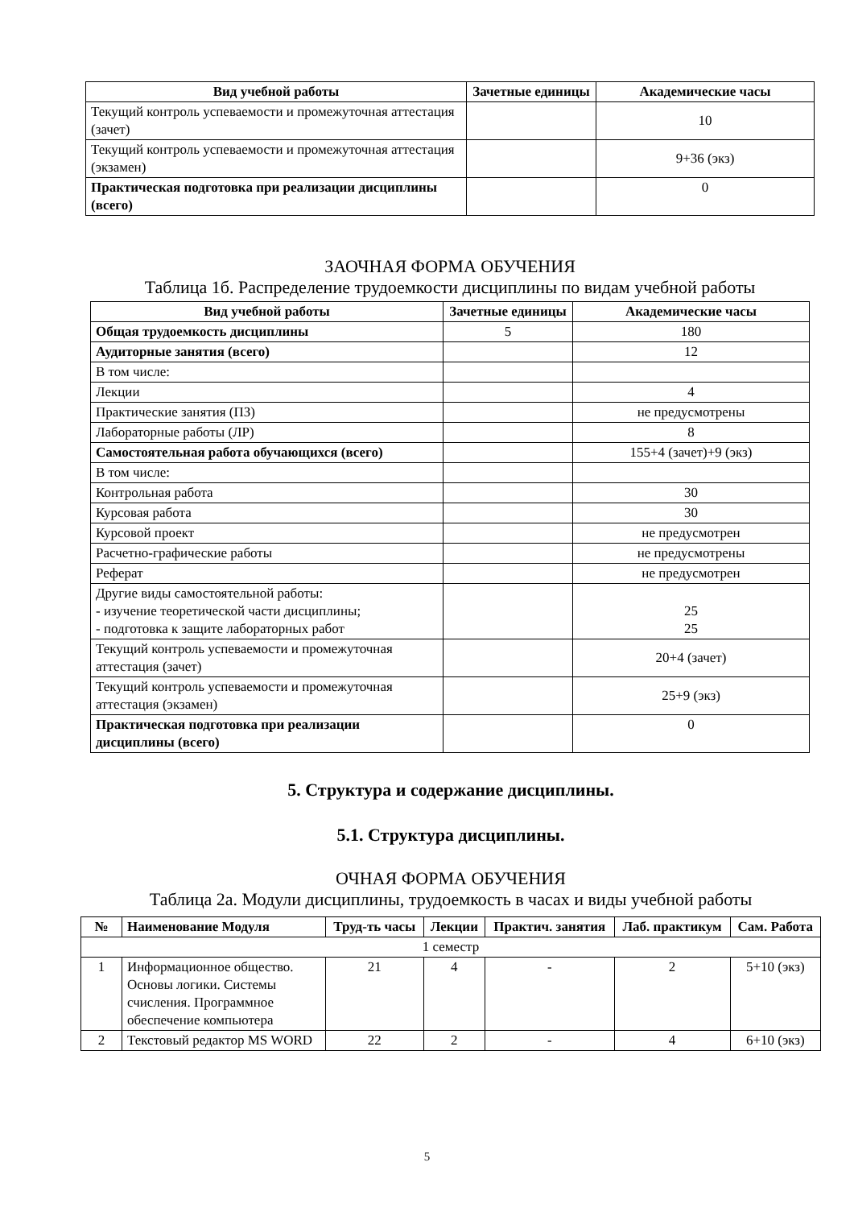| Вид учебной работы | Зачетные единицы | Академические часы |
| --- | --- | --- |
| Текущий контроль успеваемости и промежуточная аттестация (зачет) | | 10 |
| Текущий контроль успеваемости и промежуточная аттестация (экзамен) | | 9+36 (экз) |
| Практическая подготовка при реализации дисциплины (всего) | | 0 |
ЗАОЧНАЯ ФОРМА ОБУЧЕНИЯ
Таблица 1б. Распределение трудоемкости дисциплины по видам учебной работы
| Вид учебной работы | Зачетные единицы | Академические часы |
| --- | --- | --- |
| Общая трудоемкость дисциплины | 5 | 180 |
| Аудиторные занятия (всего) | | 12 |
| В том числе: | | |
| Лекции | | 4 |
| Практические занятия (ПЗ) | | не предусмотрены |
| Лабораторные работы (ЛР) | | 8 |
| Самостоятельная работа обучающихся (всего) | | 155+4 (зачет)+9 (экз) |
| В том числе: | | |
| Контрольная работа | | 30 |
| Курсовая работа | | 30 |
| Курсовой проект | | не предусмотрен |
| Расчетно-графические работы | | не предусмотрены |
| Реферат | | не предусмотрен |
| Другие виды самостоятельной работы: - изучение теоретической части дисциплины; - подготовка к защите лабораторных работ | | 25 25 |
| Текущий контроль успеваемости и промежуточная аттестация (зачет) | | 20+4 (зачет) |
| Текущий контроль успеваемости и промежуточная аттестация (экзамен) | | 25+9 (экз) |
| Практическая подготовка при реализации дисциплины (всего) | | 0 |
5. Структура и содержание дисциплины.
5.1. Структура дисциплины.
ОЧНАЯ ФОРМА ОБУЧЕНИЯ
Таблица 2а. Модули дисциплины, трудоемкость в часах и виды учебной работы
| № | Наименование Модуля | Труд-ть часы | Лекции | Практич. занятия | Лаб. практикум | Сам. Работа |
| --- | --- | --- | --- | --- | --- | --- |
| 1 семестр | | | | | | |
| 1 | Информационное общество. Основы логики. Системы счисления. Программное обеспечение компьютера | 21 | 4 | - | 2 | 5+10 (экз) |
| 2 | Текстовый редактор MS WORD | 22 | 2 | - | 4 | 6+10 (экз) |
5